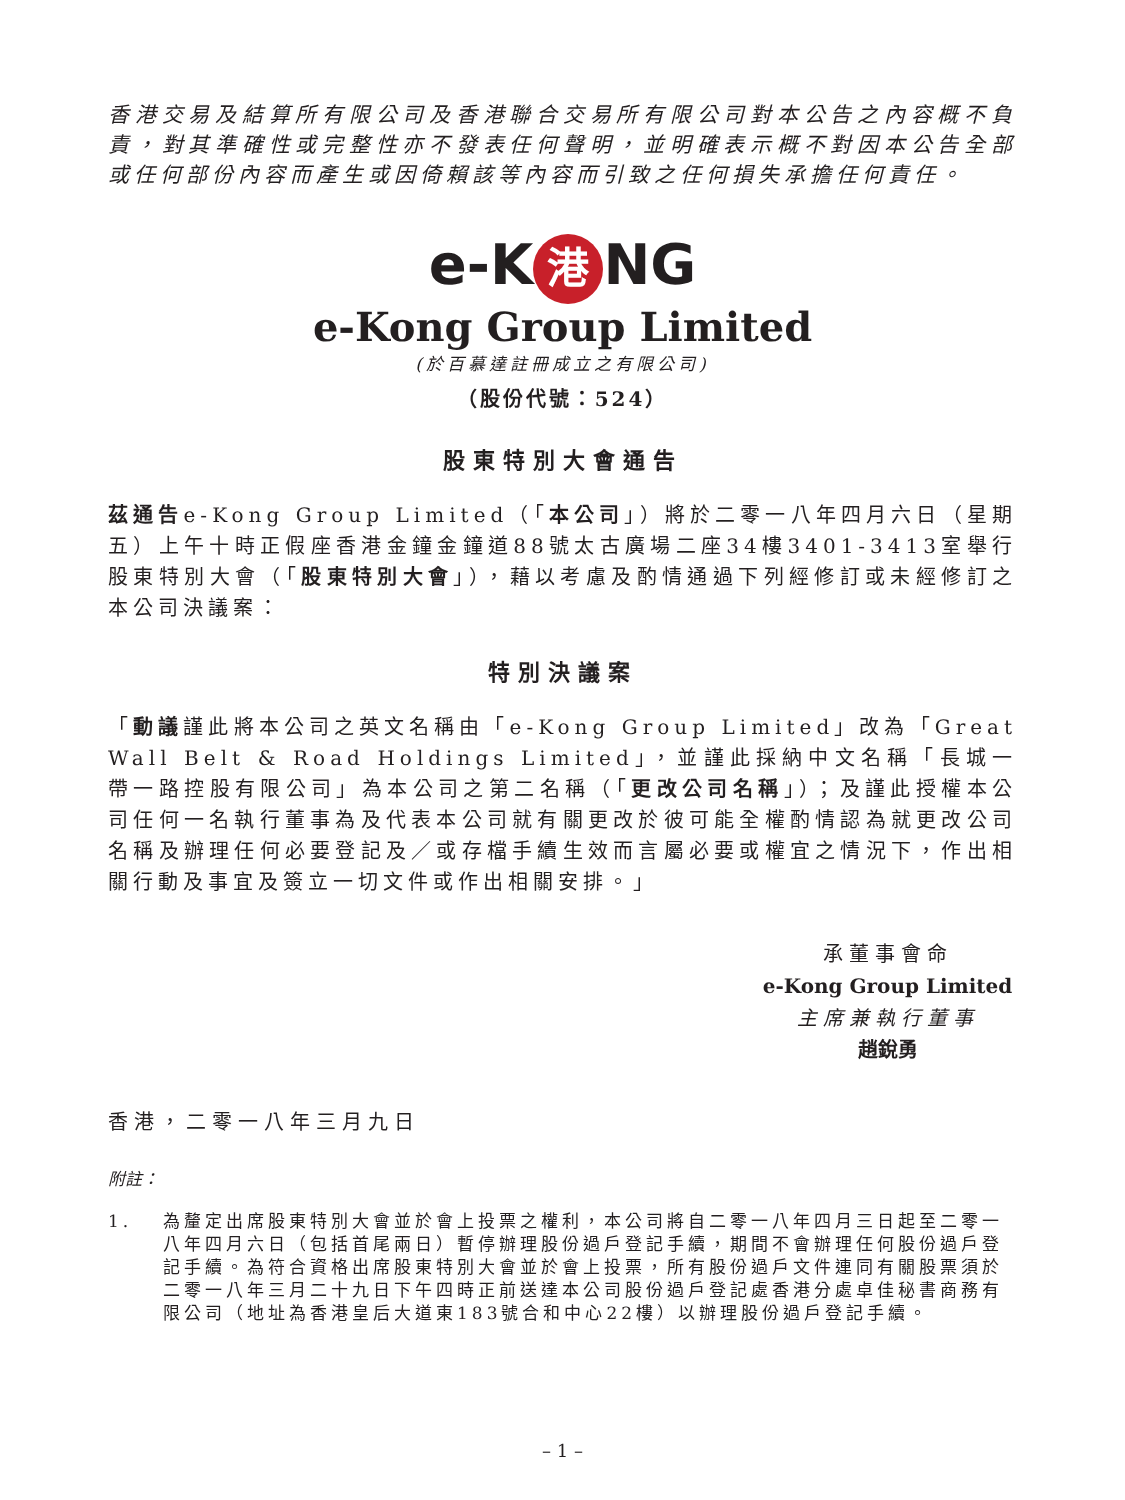香港交易及結算所有限公司及香港聯合交易所有限公司對本公告之內容概不負責，對其準確性或完整性亦不發表任何聲明，並明確表示概不對因本公告全部或任何部份內容而產生或因倚賴該等內容而引致之任何損失承擔任何責任。
e-K 港 NG
e-Kong Group Limited
(於百慕達註冊成立之有限公司)
（股份代號：524）
股東特別大會通告
茲通告e-Kong Group Limited（「本公司」）將於二零一八年四月六日（星期五）上午十時正假座香港金鐘金鐘道88號太古廣場二座34樓3401-3413室舉行股東特別大會（「股東特別大會」），藉以考慮及酌情通過下列經修訂或未經修訂之本公司決議案：
特別決議案
「動議謹此將本公司之英文名稱由「e-Kong Group Limited」改為「Great Wall Belt & Road Holdings Limited」，並謹此採納中文名稱「長城一帶一路控股有限公司」為本公司之第二名稱（「更改公司名稱」）；及謹此授權本公司任何一名執行董事為及代表本公司就有關更改於彼可能全權酌情認為就更改公司名稱及辦理任何必要登記及／或存檔手續生效而言屬必要或權宜之情況下，作出相關行動及事宜及簽立一切文件或作出相關安排。」
承董事會命
e-Kong Group Limited
主席兼執行董事
趙銳勇
香港，二零一八年三月九日
附註：
1. 為釐定出席股東特別大會並於會上投票之權利，本公司將自二零一八年四月三日起至二零一八年四月六日（包括首尾兩日）暫停辦理股份過戶登記手續，期間不會辦理任何股份過戶登記手續。為符合資格出席股東特別大會並於會上投票，所有股份過戶文件連同有關股票須於二零一八年三月二十九日下午四時正前送達本公司股份過戶登記處香港分處卓佳秘書商務有限公司（地址為香港皇后大道東183號合和中心22樓）以辦理股份過戶登記手續。
– 1 –